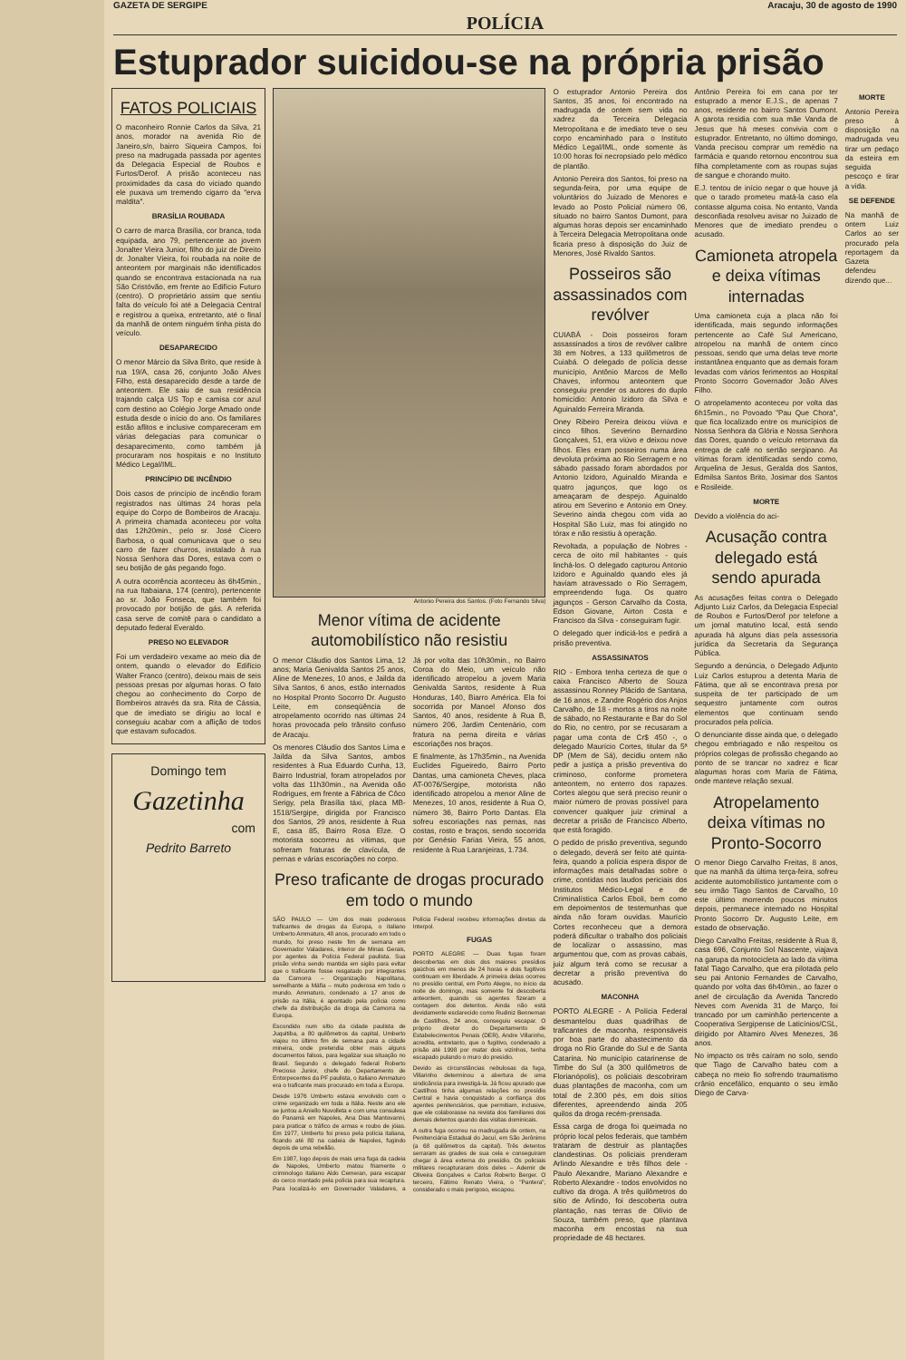GAZETA DE SERGIPE Aracaju, 30 de agosto de 1990
POLÍCIA
Estuprador suicidou-se na própria prisão
FATOS POLICIAIS
O maconheiro Ronnie Carlos da Silva, 21 anos, morador na avenida Rio de Janeiro,s/n, bairro Siqueira Campos, foi preso na madrugada passada por agentes da Delegacia Especial de Roubos e Furtos/Derof. A prisão aconteceu nas proximidades da casa do viciado quando ele puxava um tremendo cigarro da "erva maldita".
BRASÍLIA ROUBADA
O carro de marca Brasília, cor branca, toda equipada, ano 79, pertencente ao jovem Jonalter Vieira Junior, filho do juiz de Direito dr. Jonalter Vieira, foi roubada na noite de anteontem por marginais não identificados quando se encontrava estacionada na rua São Cristóvão, em frente ao Edifício Futuro (centro). O proprietário assim que sentiu falta do veículo foi até a Delegacia Central e registrou a queixa, entretanto, até o final da manhã de ontem ninguém tinha pista do veículo.
DESAPARECIDO
O menor Márcio da Silva Brito, que reside à rua 19/A, casa 26, conjunto João Alves Filho, está desaparecido desde a tarde de anteontem. Ele saiu de sua residência trajando calça US Top e camisa cor azul com destino ao Colégio Jorge Amado onde estuda desde o início do ano. Os familiares estão aflitos e inclusive compareceram em várias delegacias para comunicar o desaparecimento, como também já procuraram nos hospitais e no Instituto Médico Legal/IML.
PRINCÍPIO DE INCÊNDIO
Dois casos de princípio de incêndio foram registrados nas últimas 24 horas pela equipe do Corpo de Bombeiros de Aracaju. A primeira chamada aconteceu por volta das 12h20min., pelo sr. José Cícero Barbosa, o qual comunicava que o seu carro de fazer churros, instalado à rua Nossa Senhora das Dores, estava com o seu botijão de gás pegando fogo.
A outra ocorrência aconteceu às 6h45min., na rua Itabaiana, 174 (centro), pertencente ao sr. João Fonseca, que também foi provocado por botijão de gás. A referida casa serve de comitê para o candidato a deputado federal Everaldo.
PRESO NO ELEVADOR
Foi um verdadeiro vexame ao meio dia de ontem, quando o elevador do Edifício Walter Franco (centro), deixou mais de seis pessoas presas por algumas horas. O fato chegou ao conhecimento do Corpo de Bombeiros através da sra. Rita de Cássia, que de imediato se dirigiu ao local e conseguiu acabar com a aflição de todos que estavam sufocados.
Domingo tem
Gazetinha
com
Pedrito Barreto
Antonio Pereira dos Santos. (Foto Fernando Silva)
Menor vítima de acidente automobilístico não resistiu
O menor Cláudio dos Santos Lima, 12 anos; Maria Genivalda Santos 25 anos, Aline de Menezes, 10 anos, e Jailda da Silva Santos, 6 anos, estão internados no Hospital Pronto Socorro Dr. Augusto Leite, em conseqüência de atropelamento ocorrido nas últimas 24 horas provocada pelo trânsito confuso de Aracaju.
Os menores Cláudio dos Santos Lima e Jailda da Silva Santos, ambos residentes à Rua Eduardo Cunha, 13, Bairro Industrial, foram atropelados por volta das 11h30min., na Avenida oão Rodrigues, em frente a Fábrica de Côco Serigy, pela Brasília táxi, placa MB-1518/Sergipe, dirigida por Francisco dos Santos, 29 anos, residente à Rua E, casa 85, Bairro Rosa Elze. O motorista socorreu as vítimas, que sofreram fraturas de clavícula, de pernas e várias escoriações no corpo.
Já por volta das 10h30min., no Bairro Coroa do Meio, um veículo não identificado atropelou a jovem Maria Genivalda Santos, residente à Rua Honduras, 140, Biarro América. Ela foi socorrida por Manoel Afonso dos Santos, 40 anos, residente à Rua B, número 206, Jardim Centenário, com fratura na perna direita e várias escoriações nos braços.
E finalmente, às 17h35min., na Avenida Euclides Figueiredo, Bairro Porto Dantas, uma camioneta Cheves, placa AT-0076/Sergipe, motorista não identificado atropelou a menor Aline de Menezes, 10 anos, residente à Rua O, número 36, Bairro Porto Dantas. Ela sofreu escoriações nas pernas, nas costas, rosto e braços, sendo socorrida por Genésio Farias Vieira, 55 anos, residente à Rua Laranjeiras, 1.734.
Preso traficante de drogas procurado em todo o mundo
SÃO PAULO — Um dos mais poderosos traficantes de drogas da Europa, o italiano Umberto Ammaturo, 48 anos, procurado em todo o mundo, foi preso neste fim de semana em Governador Valadares, interior de Minas Gerais, por agentes da Polícia Federal paulista. Sua prisão vinha sendo mantida em sigilo para evitar que o traficante fosse resgatado por integrantes da Camorra – Organização Napolitana, semelhante a Máfia – muito poderosa em todo o mundo. Ammaturo, condenado a 17 anos de prisão na Itália, é apontado pela polícia como chefe da distribuição da droga da Camorra na Europa.
Escondido num sítio da cidade paulista de Juquitiba, a 80 quilômetros da capital, Umberto viajou no último fim de semana para a cidade mineira, onde pretendia obter mais alguns documentos falsos, para legalizar sua situação no Brasil. Segundo o delegado federal Roberto Precioso Junior, chefe do Departamento de Entorpecentes da PF paulista, o italiano Ammaturo era o traficante mais procurado em toda a Europa.
Desde 1976 Umberto estava envolvido com o crime organizado em toda a Itália. Neste ano ele se juntou a Aniello Nuvolleta e com uma consulesa do Panamá em Napoles, Ana Dias Mantovanni, para praticar o tráfico de armas e roubo de jóias. Em 1977, Umberto foi preso pela polícia italiana, ficando até 80 na cadeia de Napoles, fugindo depois de uma rebelião.
Em 1987, logo depois de mais uma fuga da cadeia de Napoles, Umberto matou friamente o criminologo italiano Aldo Cemeran, para escapar do cerco montado pela polícia para sua recaptura. Para localizá-lo em Governador Valadares, a Polícia Federal recebeu informações diretas da Interpol.
FUGAS
PORTO ALEGRE — Duas fugas foram descobertas em dois dos maiores presídios gaúchos em menos de 24 horas e dois fugitivos continuam em liberdade. A primeira delas ocorreu no presídio central, em Porto Alegre, no início da noite de domingo, mas somente foi descoberta anteontem, quando os agentes fizeram a contagem dos detentos. Ainda não está devidamente esclarecido como Rudiniz Benneman de Castilhos, 24 anos, conseguiu escapar. O próprio diretor do Departamento de Estabelecimentos Penais (DER), Andre Villarinho, acredita, entretanto, que o fugitivo, condenado a prisão até 1998 por matar dois vizinhos, tenha escapado pulando o muro do presídio.
Devido as circunstâncias nebulosas da fuga, Villarinho determinou a abertura de uma sindicância para investigá-la. Já ficou apurado que Castilhos tinha algumas relações no presídio Central e havia conquistado a confiança dos agentes penitenciários, que permitiam, inclusive, que ele colaborasse na revista dos familiares dos demais detentos quando das visitas dominicais.
A outra fuga ocorreu na madrugada de ontem, na Penitenciária Estadual do Jacuí, em São Jerônimo (a 68 quilômetros da capital). Três detentos serraram as grades de sua cela e conseguiram chegar à área externa do presídio. Os policiais militares recapturaram dois deles – Ademir de Oliveira Gonçalves e Carlos Roberto Berger. O terceiro, Fátimo Renato Vieira, o "Pantera", considerado o mais perigoso, escapou.
O estuprador Antonio Pereira dos Santos, 35 anos, foi encontrado na madrugada de ontem sem vida no xadrez da Terceira Delegacia Metropolitana e de imediato teve o seu corpo encaminhado para o Instituto Médico Legal/IML, onde somente às 10:00 horas foi necropsiado pelo médico de plantão.
Antonio Pereira dos Santos, foi preso na segunda-feira, por uma equipe de voluntários do Juizado de Menores e levado ao Posto Policial número 06, situado no bairro Santos Dumont, para algumas horas depois ser encaminhado à Terceira Delegacia Metropolitana onde ficaria preso à disposição do Juiz de Menores, José Rivaldo Santos.
Posseiros são assassinados com revólver
CUIABÁ - Dois posseiros foram assassinados a tiros de revólver calibre 38 em Nobres, a 133 quilômetros de Cuiabá. O delegado de polícia desse município, Antônio Marcos de Mello Chaves, informou anteontem que conseguiu prender os autores do duplo homicídio: Antonio Izidoro da Silva e Aguinaldo Ferreira Miranda.
Oney Ribeiro Pereira deixou viúva e cinco filhos. Severino Bernardino Gonçalves, 51, era viúvo e deixou nove filhos. Eles eram posseiros numa área devoluta próxima ao Rio Serragem e no sábado passado foram abordados por Antonio Izidoro, Aguinaldo Miranda e quatro jagunços, que logo os ameaçaram de despejo. Aguinaldo atirou em Severino e Antonio em Oney. Severino ainda chegou com vida ao Hospital São Luiz, mas foi atingido no tórax e não resistiu à operação.
Revoltada, a população de Nobres - cerca de oito mil habitantes - quis linchá-los. O delegado capturou Antonio Izidoro e Aguinaldo quando eles já haviam atravessado o Rio Serragem, empreendendo fuga. Os quatro jagunços - Gerson Carvalho da Costa, Edson Giovane, Airton Costa e Francisco da Silva - conseguiram fugir.
O delegado quer indiciá-los e pedirá a prisão preventiva.
ASSASSINATOS
RIO - Embora tenha certeza de que o caixa Francisco Alberto de Souza assassinou Ronney Plácido de Santana, de 16 anos, e Zandre Rogério dos Anjos Carvalho, de 18 - mortos a tiros na noite de sábado, no Restaurante e Bar do Sol do Rio, no centro, por se recusaram a pagar uma conta de Cr$ 450 -, o delegado Maurício Cortes, titular da 5ª DP (Mem de Sá), decidiu ontem não pedir a justiça a prisão preventiva do criminoso, conforme prometera anteontem, no enterro dos rapazes. Cortes alegou que será preciso reunir o maior número de provas possível para convencer qualquer juiz criminal a decretar a prisão de Francisco Alberto, que está foragido.
O pedido de prisão preventiva, segundo o delegado, deverá ser feito até quinta-feira, quando a polícia espera dispor de informações mais detalhadas sobre o crime, contidas nos laudos periciais dos Institutos Médico-Legal e de Criminalística Carlos Eboli, bem como em depoimentos de testemunhas que ainda não foram ouvidas. Maurício Cortes reconheceu que a demora poderá dificultar o trabalho dos policiais de localizar o assassino, mas argumentou que, com as provas cabais, juiz algum terá como se recusar a decretar a prisão preventiva do acusado.
MACONHA
PORTO ALEGRE - A Polícia Federal desmantelou duas quadrilhas de traficantes de maconha, responsáveis por boa parte do abastecimento da droga no Rio Grande do Sul e de Santa Catarina. No município catarinense de Timbe do Sul (a 300 quilômetros de Florianópolis), os policiais descobriram duas plantações de maconha, com um total de 2.300 pés, em dois sítios diferentes, apreendendo ainda 205 quilos da droga recém-prensada.
Essa carga de droga foi queimada no próprio local pelos federais, que também trataram de destruir as plantações clandestinas. Os policiais prenderam Arlindo Alexandre e três filhos dele - Paulo Alexandre, Mariano Alexandre e Roberto Alexandre - todos envolvidos no cultivo da droga. A três quilômetros do sítio de Arlindo, foi descoberta outra plantação, nas terras de Olívio de Souza, também preso, que plantava maconha em encostas na sua propriedade de 48 hectares.
Antônio Pereira foi em cana por ter estuprado a menor E.J.S., de apenas 7 anos, residente no bairro Santos Dumont. A garota residia com sua mãe Vanda de Jesus que há meses convivia com o estuprador. Entretanto, no último domingo, Vanda precisou comprar um remédio na farmácia e quando retornou encontrou sua filha completamente com as roupas sujas de sangue e chorando muito.
E.J. tentou de início negar o que houve já que o tarado prometeu matá-la caso ela contasse alguma coisa. No entanto, Vanda desconfiada resolveu avisar no Juizado de Menores que de imediato prendeu o acusado.
Camioneta atropela e deixa vítimas internadas
Uma camioneta cuja a placa não foi identificada, mais segundo informações pertencente ao Café Sul Americano, atropelou na manhã de ontem cinco pessoas, sendo que uma delas teve morte instantânea enquanto que as demais foram levadas com vários ferimentos ao Hospital Pronto Socorro Governador João Alves Filho.
O atropelamento aconteceu por volta das 6h15min., no Povoado "Pau Que Chora", que fica localizado entre os municípios de Nossa Senhora da Glória e Nossa Senhora das Dores, quando o veículo retornava da entrega de café no sertão sergipano. As vítimas foram identificadas sendo como, Arquelina de Jesus, Geralda dos Santos, Edmilsa Santos Brito, Josimar dos Santos e Rosileide.
MORTE
Devido a violência do aci-
Acusação contra delegado está sendo apurada
As acusações feitas contra o Delegado Adjunto Luiz Carlos, da Delegacia Especial de Roubos e Furtos/Derof por telefone a um jornal matutino local, está sendo apurada há alguns dias pela assessoria jurídica da Secretaria da Segurança Pública.
Segundo a denúncia, o Delegado Adjunto Luiz Carlos estuprou a detenta Maria de Fátima, que ali se encontrava presa por suspeita de ter participado de um sequestro juntamente com outros elementos que continuam sendo procurados pela polícia.
O denunciante disse ainda que, o delegado chegou embriagado e não respeitou os próprios colegas de profissão chegando ao ponto de se trancar no xadrez e ficar alagumas horas com Maria de Fátima, onde manteve relação sexual.
Atropelamento deixa vítimas no Pronto-Socorro
O menor Diego Carvalho Freitas, 8 anos, que na manhã da última terça-feira, sofreu acidente automobilístico juntamente com o seu irmão Tiago Santos de Carvalho, 10 este último morrendo poucos minutos depois, permanece internado no Hospital Pronto Socorro Dr. Augusto Leite, em estado de observação.
Diego Carvalho Freitas, residente à Rua 8, casa 696, Conjunto Sol Nascente, viajava na garupa da motocicleta ao lado da vítima fatal Tiago Carvalho, que era pilotada pelo seu pai Antonio Fernandes de Carvalho, quando por volta das 6h40min., ao fazer o anel de circulação da Avenida Tancredo Neves com Avenida 31 de Março, foi trancado por um caminhão pertencente a Cooperativa Sergipense de Laticínios/CSL, dirigido por Altamiro Alves Menezes, 36 anos.
No impacto os três caíram no solo, sendo que Tiago de Carvalho bateu com a cabeça no meio fio sofrendo traumatismo crânio encefálico, enquanto o seu irmão Diego de Carva-
MORTE
Antonio Pereira preso à disposição na madrugada veu tirar um pedaço da esteira em seguida pescoço e tirar a vida.
SE DEFENDE
Na manhã de ontem Luiz Carlos ao ser procurado pela reportagem da Gazeta defendeu dizendo que...